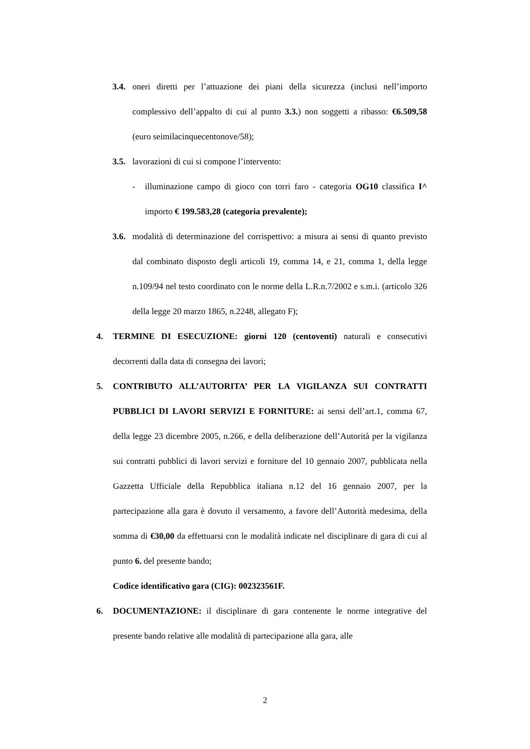3.4. oneri diretti per l’attuazione dei piani della sicurezza (inclusi nell’importo complessivo dell’appalto di cui al punto 3.3.) non soggetti a ribasso: €6.509,58 (euro seimilacinquecentonove/58);
3.5. lavorazioni di cui si compone l’intervento:
- illuminazione campo di gioco con torri faro - categoria OG10 classifica I^ importo € 199.583,28 (categoria prevalente);
3.6. modalità di determinazione del corrispettivo: a misura ai sensi di quanto previsto dal combinato disposto degli articoli 19, comma 14, e 21, comma 1, della legge n.109/94 nel testo coordinato con le norme della L.R.n.7/2002 e s.m.i. (articolo 326 della legge 20 marzo 1865, n.2248, allegato F);
4. TERMINE DI ESECUZIONE: giorni 120 (centoventi) naturali e consecutivi decorrenti dalla data di consegna dei lavori;
5. CONTRIBUTO ALL’AUTORITA’ PER LA VIGILANZA SUI CONTRATTI PUBBLICI DI LAVORI SERVIZI E FORNITURE: ai sensi dell’art.1, comma 67, della legge 23 dicembre 2005, n.266, e della deliberazione dell’Autorità per la vigilanza sui contratti pubblici di lavori servizi e forniture del 10 gennaio 2007, pubblicata nella Gazzetta Ufficiale della Repubblica italiana n.12 del 16 gennaio 2007, per la partecipazione alla gara è dovuto il versamento, a favore dell’Autorità medesima, della somma di €30,00 da effettuarsi con le modalità indicate nel disciplinare di gara di cui al punto 6. del presente bando;
Codice identificativo gara (CIG): 002323561F.
6. DOCUMENTAZIONE: il disciplinare di gara contenente le norme integrative del presente bando relative alle modalità di partecipazione alla gara, alle
2